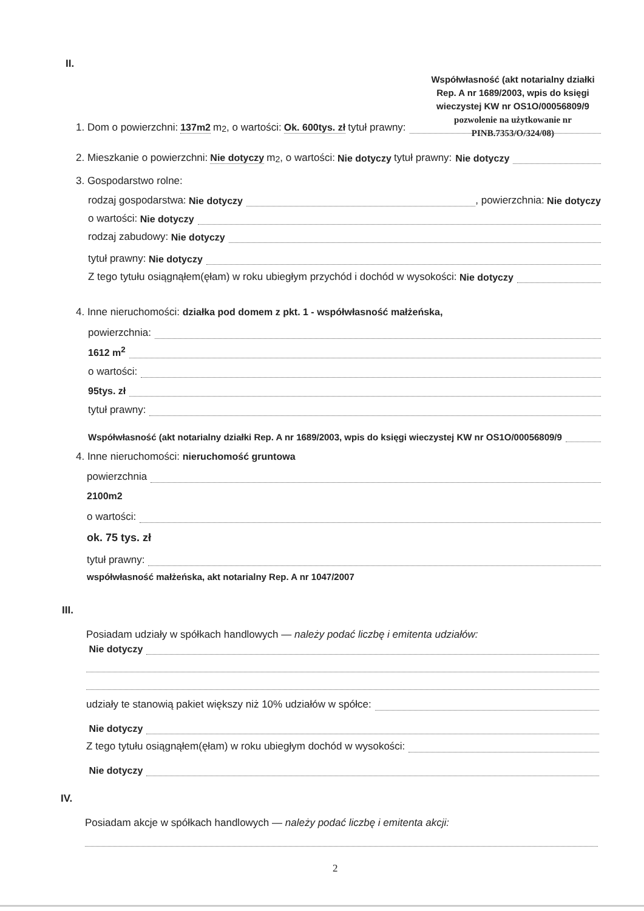II.
Współwłasność (akt notarialny działki Rep. A nr 1689/2003, wpis do księgi wieczystej KW nr OS1O/00056809/9
pozwolenie na użytkowanie nr PINB.7353/O/324/08)
1. Dom o powierzchni: 137m2 m<sup>2</sup>, o wartości: Ok. 600tys. zł tytuł prawny:
2. Mieszkanie o powierzchni: Nie dotyczy m<sup>2</sup>, o wartości: Nie dotyczy tytuł prawny: Nie dotyczy
3. Gospodarstwo rolne:
rodzaj gospodarstwa: Nie dotyczy , powierzchnia: Nie dotyczy
o wartości: Nie dotyczy
rodzaj zabudowy: Nie dotyczy
tytuł prawny: Nie dotyczy
Z tego tytułu osiągnąłem(ęłam) w roku ubiegłym przychód i dochód w wysokości: Nie dotyczy
4. Inne nieruchomości: działka pod domem z pkt. 1 - współwłasność małżeńska,
powierzchnia:
1612 m<sup>2</sup>
o wartości:
95tys. zł
tytuł prawny:
Współwłasność (akt notarialny działki Rep. A nr 1689/2003, wpis do księgi wieczystej KW nr OS1O/00056809/9
4. Inne nieruchomości: nieruchomość gruntowa
powierzchnia
2100m2
o wartości:
ok. 75 tys. zł
tytuł prawny:
współwłasność małżeńska, akt notarialny Rep. A nr 1047/2007
III.
Posiadam udziały w spółkach handlowych — należy podać liczbę i emitenta udziałów:
Nie dotyczy
udziały te stanowią pakiet większy niż 10% udziałów w spółce:
Nie dotyczy
Z tego tytułu osiągnąłem(ęłam) w roku ubiegłym dochód w wysokości:
Nie dotyczy
IV.
Posiadam akcje w spółkach handlowych — należy podać liczbę i emitenta akcji:
2